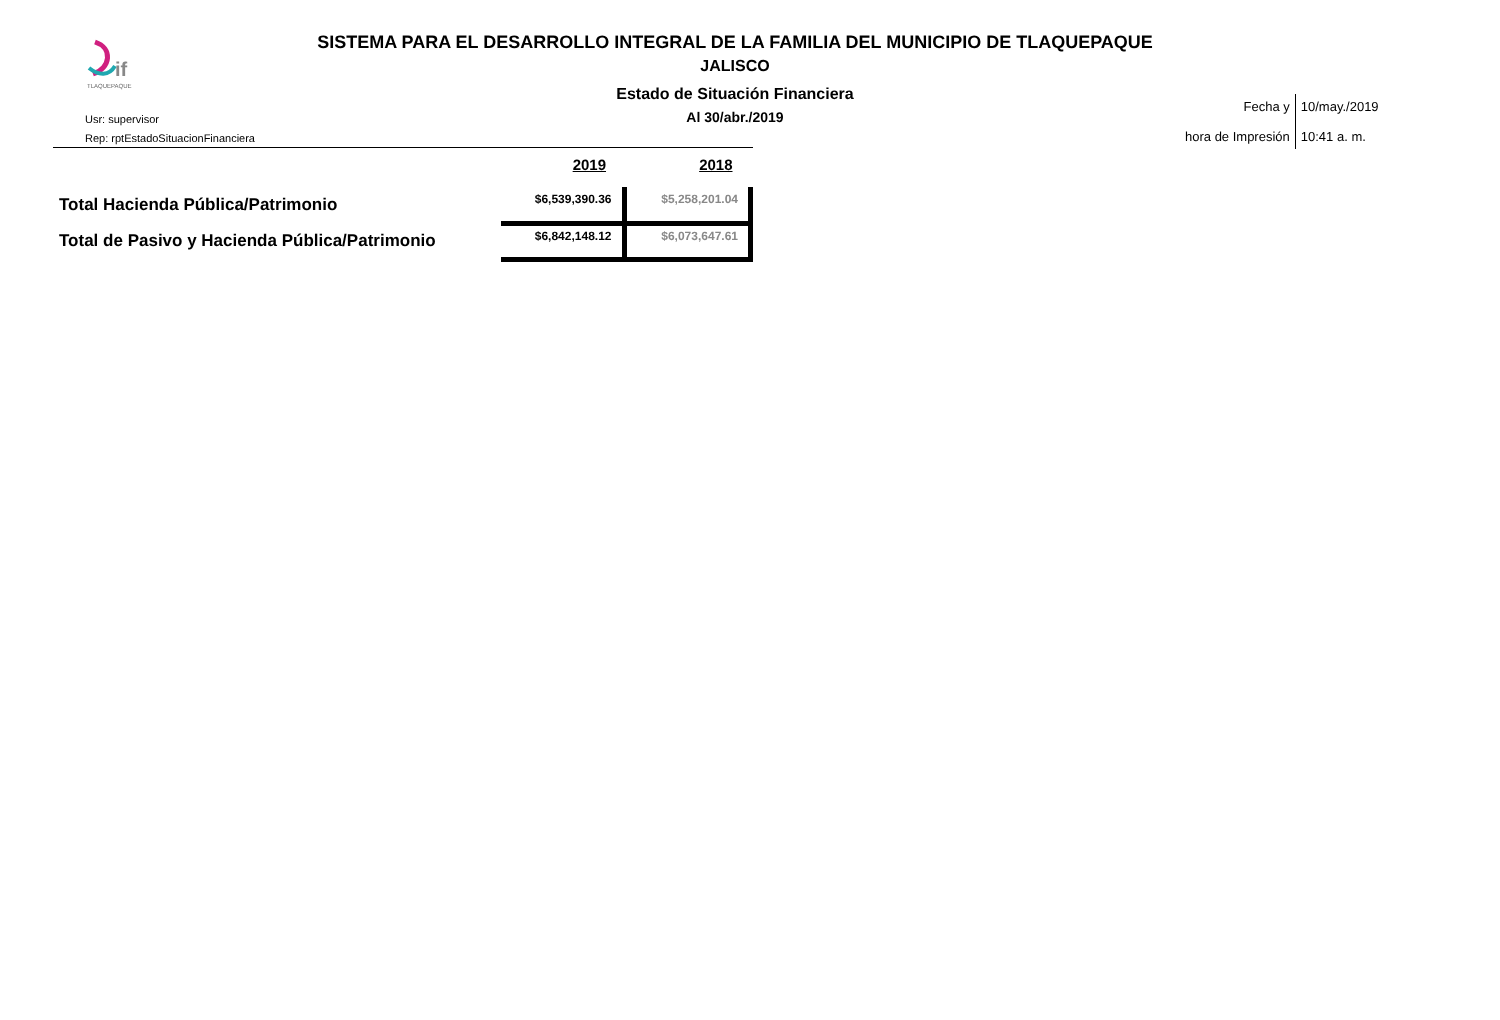if
TLAQUEPAQUE
SISTEMA PARA EL DESARROLLO INTEGRAL DE LA FAMILIA DEL MUNICIPIO DE TLAQUEPAQUE
JALISCO
Estado de Situación Financiera
Al 30/abr./2019
Usr: supervisor
Rep: rptEstadoSituacionFinanciera
| Fecha y hora de Impresión | 10/may./2019 10:41 a. m. |
| | 2019 | 2018 |
| --- | --- | --- |
| Total Hacienda Pública/Patrimonio | $6,539,390.36 | $5,258,201.04 |
| Total de Pasivo y Hacienda Pública/Patrimonio | $6,842,148.12 | $6,073,647.61 |